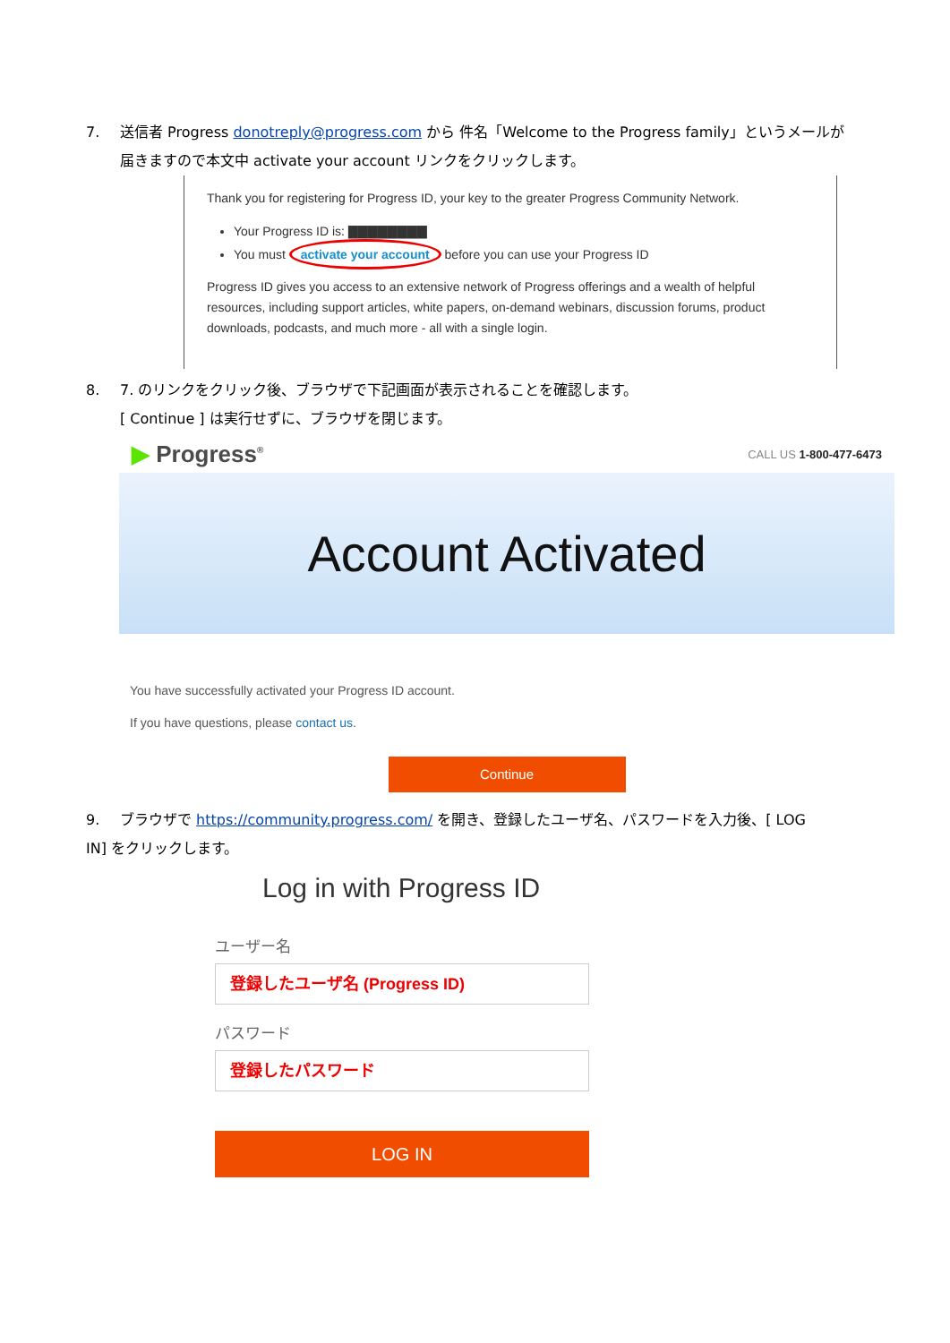7. 送信者 Progress donotreply@progress.com から 件名「Welcome to the Progress family」というメールが
届きますので本文中 activate your account リンクをクリックします。
Thank you for registering for Progress ID, your key to the greater Progress Community Network.
Your Progress ID is: ▇▇▇▇▇▇▇▇
You must activate your account before you can use your Progress ID
Progress ID gives you access to an extensive network of Progress offerings and a wealth of helpful resources, including support articles, white papers, on-demand webinars, discussion forums, product downloads, podcasts, and much more - all with a single login.
8. 7. のリンクをクリック後、ブラウザで下記画面が表示されることを確認します。
[ Continue ] は実行せずに、ブラウザを閉じます。
▶ Progress<sup>®</sup>
CALL US 1-800-477-6473
Account Activated
You have successfully activated your Progress ID account.
If you have questions, please contact us.
Continue
9. ブラウザで https://community.progress.com/ を開き、登録したユーザ名、パスワードを入力後、[ LOG
IN] をクリックします。
Log in with Progress ID
ユーザー名
登録したユーザ名 (Progress ID)
パスワード
登録したパスワード
LOG IN